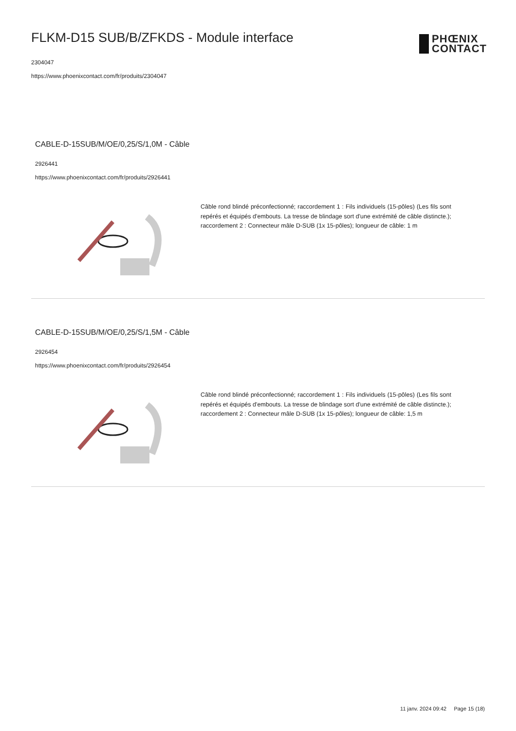FLKM-D15 SUB/B/ZFKDS - Module interface
2304047
https://www.phoenixcontact.com/fr/produits/2304047
PHŒNIX
CONTACT
CABLE-D-15SUB/M/OE/0,25/S/1,0M - Câble
2926441
https://www.phoenixcontact.com/fr/produits/2926441
Câble rond blindé préconfectionné; raccordement 1 : Fils individuels (15-pôles) (Les fils sont repérés et équipés d'embouts. La tresse de blindage sort d'une extrémité de câble distincte.); raccordement 2 : Connecteur mâle D-SUB (1x 15-pôles); longueur de câble: 1 m
CABLE-D-15SUB/M/OE/0,25/S/1,5M - Câble
2926454
https://www.phoenixcontact.com/fr/produits/2926454
Câble rond blindé préconfectionné; raccordement 1 : Fils individuels (15-pôles) (Les fils sont repérés et équipés d'embouts. La tresse de blindage sort d'une extrémité de câble distincte.); raccordement 2 : Connecteur mâle D-SUB (1x 15-pôles); longueur de câble: 1,5 m
11 janv. 2024 09:42 Page 15 (18)